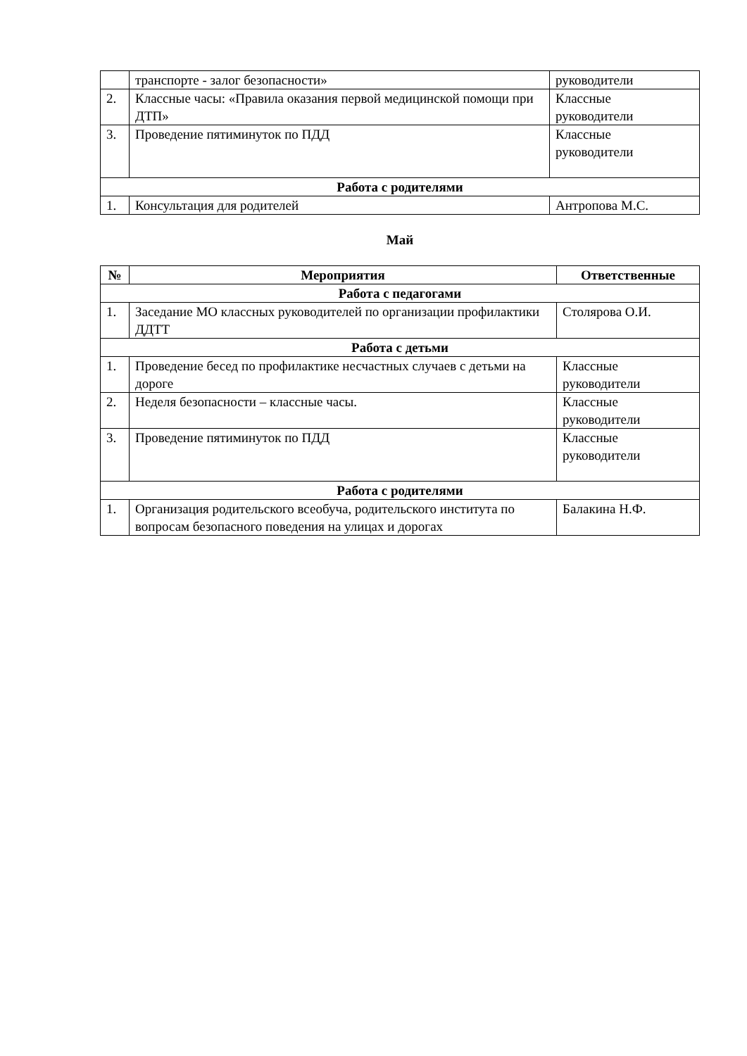| | транспорте - залог безопасности» | руководители |
| 2. | Классные часы: «Правила оказания первой медицинской помощи при ДТП» | Классные руководители |
| 3. | Проведение пятиминуток по ПДД | Классные руководители |
| Работа с родителями | | |
| 1. | Консультация для родителей | Антропова М.С. |
Май
| № | Мероприятия | Ответственные |
| --- | --- | --- |
| Работа с педагогами | | |
| 1. | Заседание МО классных руководителей по организации профилактики ДДТТ | Столярова О.И. |
| Работа с детьми | | |
| 1. | Проведение бесед по профилактике несчастных случаев с детьми на дороге | Классные руководители |
| 2. | Неделя безопасности – классные часы. | Классные руководители |
| 3. | Проведение пятиминуток по ПДД | Классные руководители |
| Работа с родителями | | |
| 1. | Организация родительского всеобуча, родительского института по вопросам безопасного поведения на улицах и дорогах | Балакина Н.Ф. |